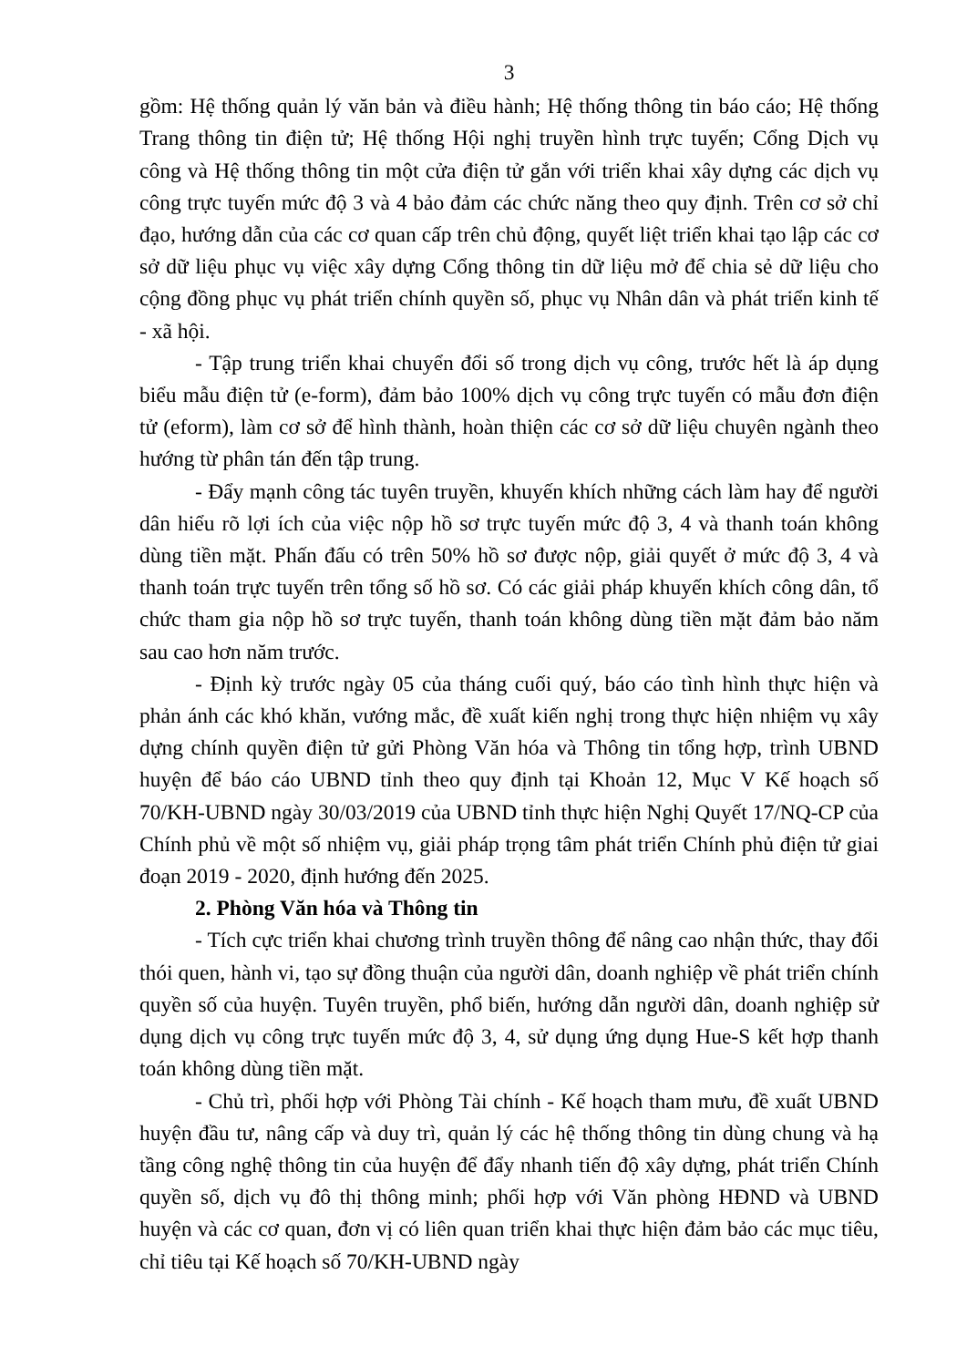3
gồm: Hệ thống quản lý văn bản và điều hành; Hệ thống thông tin báo cáo; Hệ thống Trang thông tin điện tử; Hệ thống Hội nghị truyền hình trực tuyến; Cổng Dịch vụ công và Hệ thống thông tin một cửa điện tử gắn với triển khai xây dựng các dịch vụ công trực tuyến mức độ 3 và 4 bảo đảm các chức năng theo quy định. Trên cơ sở chỉ đạo, hướng dẫn của các cơ quan cấp trên chủ động, quyết liệt triển khai tạo lập các cơ sở dữ liệu phục vụ việc xây dựng Cổng thông tin dữ liệu mở để chia sẻ dữ liệu cho cộng đồng phục vụ phát triển chính quyền số, phục vụ Nhân dân và phát triển kinh tế - xã hội.
- Tập trung triển khai chuyển đổi số trong dịch vụ công, trước hết là áp dụng biểu mẫu điện tử (e-form), đảm bảo 100% dịch vụ công trực tuyến có mẫu đơn điện tử (eform), làm cơ sở để hình thành, hoàn thiện các cơ sở dữ liệu chuyên ngành theo hướng từ phân tán đến tập trung.
- Đẩy mạnh công tác tuyên truyền, khuyến khích những cách làm hay để người dân hiểu rõ lợi ích của việc nộp hồ sơ trực tuyến mức độ 3, 4 và thanh toán không dùng tiền mặt. Phấn đấu có trên 50% hồ sơ được nộp, giải quyết ở mức độ 3, 4 và thanh toán trực tuyến trên tổng số hồ sơ. Có các giải pháp khuyến khích công dân, tổ chức tham gia nộp hồ sơ trực tuyến, thanh toán không dùng tiền mặt đảm bảo năm sau cao hơn năm trước.
- Định kỳ trước ngày 05 của tháng cuối quý, báo cáo tình hình thực hiện và phản ánh các khó khăn, vướng mắc, đề xuất kiến nghị trong thực hiện nhiệm vụ xây dựng chính quyền điện tử gửi Phòng Văn hóa và Thông tin tổng hợp, trình UBND huyện để báo cáo UBND tỉnh theo quy định tại Khoản 12, Mục V Kế hoạch số 70/KH-UBND ngày 30/03/2019 của UBND tỉnh thực hiện Nghị Quyết 17/NQ-CP của Chính phủ về một số nhiệm vụ, giải pháp trọng tâm phát triển Chính phủ điện tử giai đoạn 2019 - 2020, định hướng đến 2025.
2. Phòng Văn hóa và Thông tin
- Tích cực triển khai chương trình truyền thông để nâng cao nhận thức, thay đổi thói quen, hành vi, tạo sự đồng thuận của người dân, doanh nghiệp về phát triển chính quyền số của huyện. Tuyên truyền, phổ biến, hướng dẫn người dân, doanh nghiệp sử dụng dịch vụ công trực tuyến mức độ 3, 4, sử dụng ứng dụng Hue-S kết hợp thanh toán không dùng tiền mặt.
- Chủ trì, phối hợp với Phòng Tài chính - Kế hoạch tham mưu, đề xuất UBND huyện đầu tư, nâng cấp và duy trì, quản lý các hệ thống thông tin dùng chung và hạ tầng công nghệ thông tin của huyện để đẩy nhanh tiến độ xây dựng, phát triển Chính quyền số, dịch vụ đô thị thông minh; phối hợp với Văn phòng HĐND và UBND huyện và các cơ quan, đơn vị có liên quan triển khai thực hiện đảm bảo các mục tiêu, chỉ tiêu tại Kế hoạch số 70/KH-UBND ngày